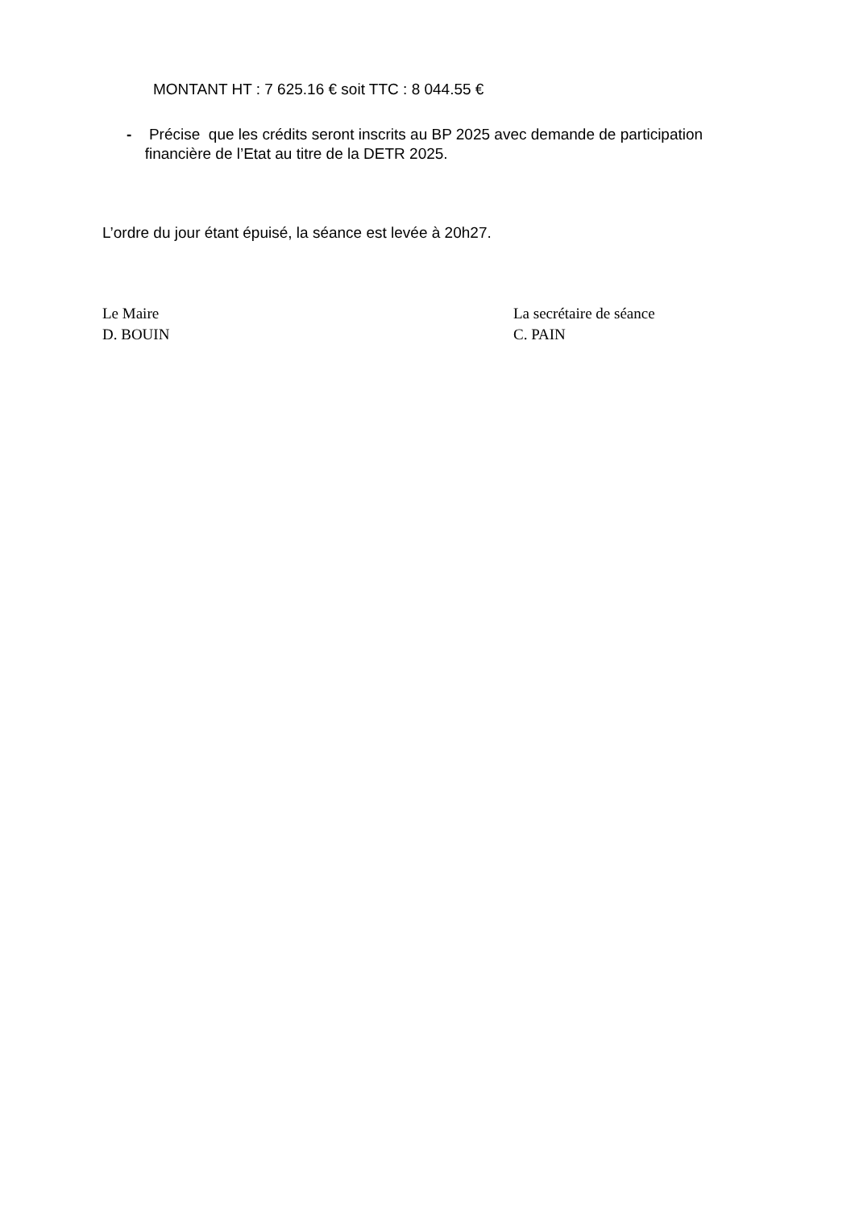MONTANT HT : 7 625.16 € soit TTC : 8 044.55 €
- Précise que les crédits seront inscrits au BP 2025 avec demande de participation financière de l’Etat au titre de la DETR 2025.
L’ordre du jour étant épuisé, la séance est levée à 20h27.
Le Maire
D. BOUIN
La secrétaire de séance
C. PAIN